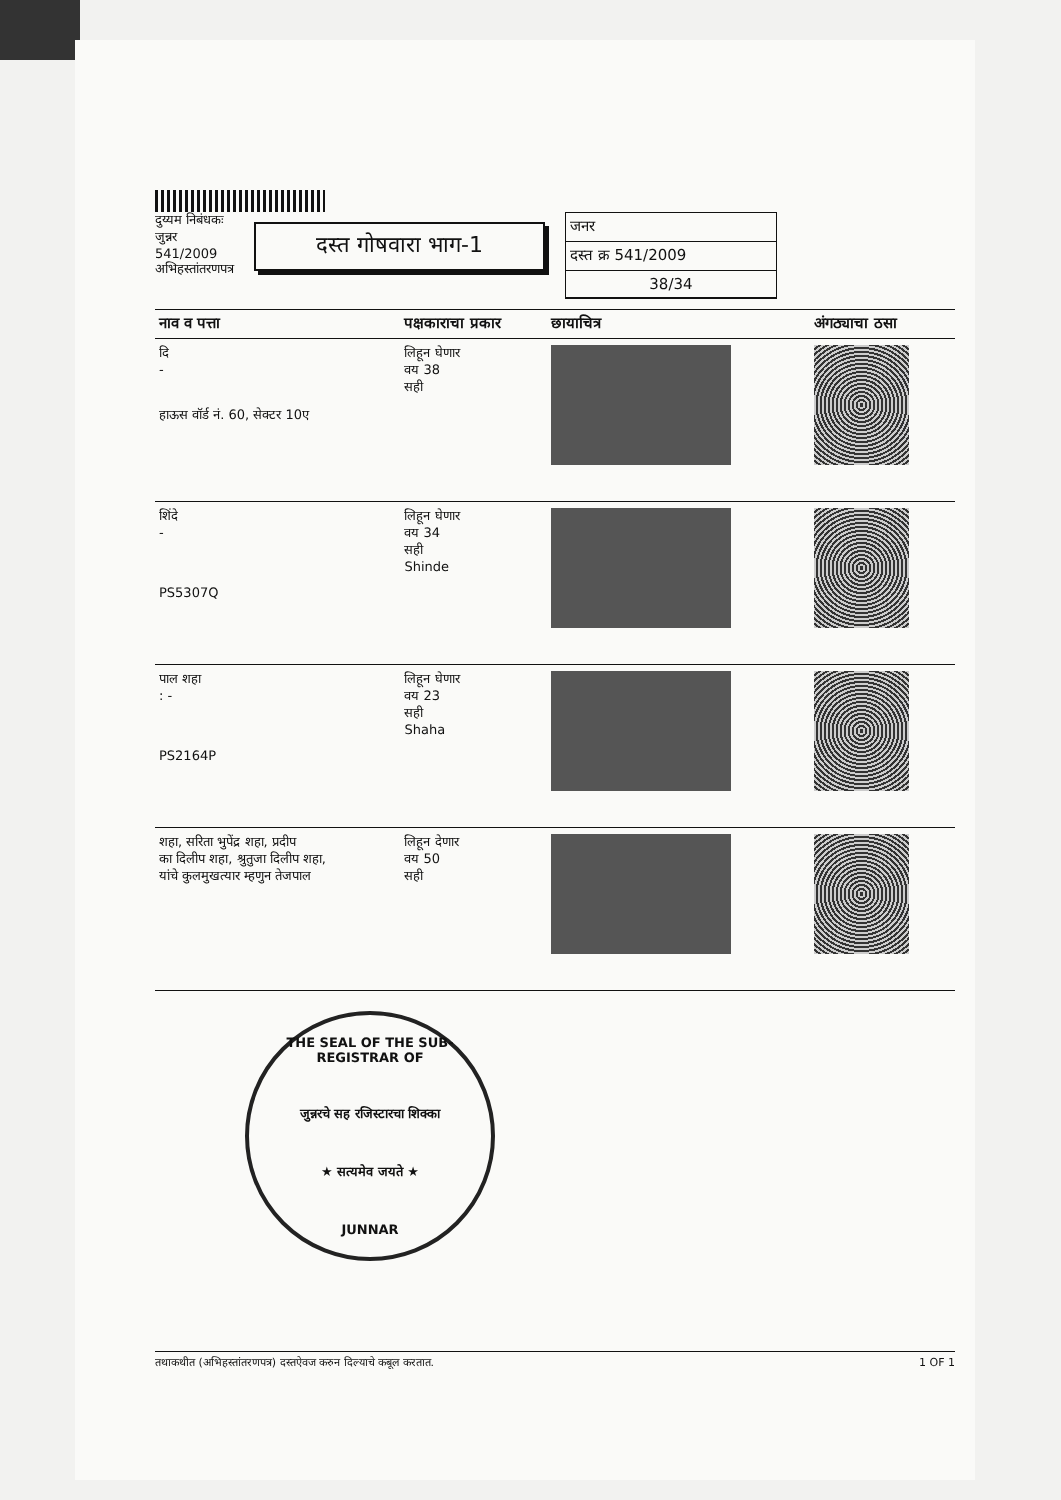दुय्यम निबंधकः
जुन्नर
541/2009
अभिहस्तांतरणपत्र
दस्त गोषवारा भाग-1
जनर
दस्त क्र 541/2009
38/34
| नाव व पत्ता | पक्षकाराचा प्रकार | छायाचित्र | अंगठ्याचा ठसा |
| --- | --- | --- | --- |
| दि - हाऊस वॉर्ड नं. 60, सेक्टर 10ए | लिहून घेणार वय 38 सही | | |
| शिंदे - PS5307Q | लिहून घेणार वय 34 सही Shinde | | |
| पाल शहा : - PS2164P | लिहून घेणार वय 23 सही Shaha | | |
| शहा, सरिता भुपेंद्र शहा, प्रदीप का दिलीप शहा, श्रुतुजा दिलीप शहा, यांचे कुलमुखत्यार म्हणुन तेजपाल | लिहून देणार वय 50 सही | | |
THE SEAL OF THE SUB-REGISTRAR OF
जुन्नरचे सह रजिस्टारचा शिक्का
★ सत्यमेव जयते ★
JUNNAR
तथाकथीत (अभिहस्तांतरणपत्र) दस्तऐवज करुन दिल्याचे कबूल करतात. 1 OF 1